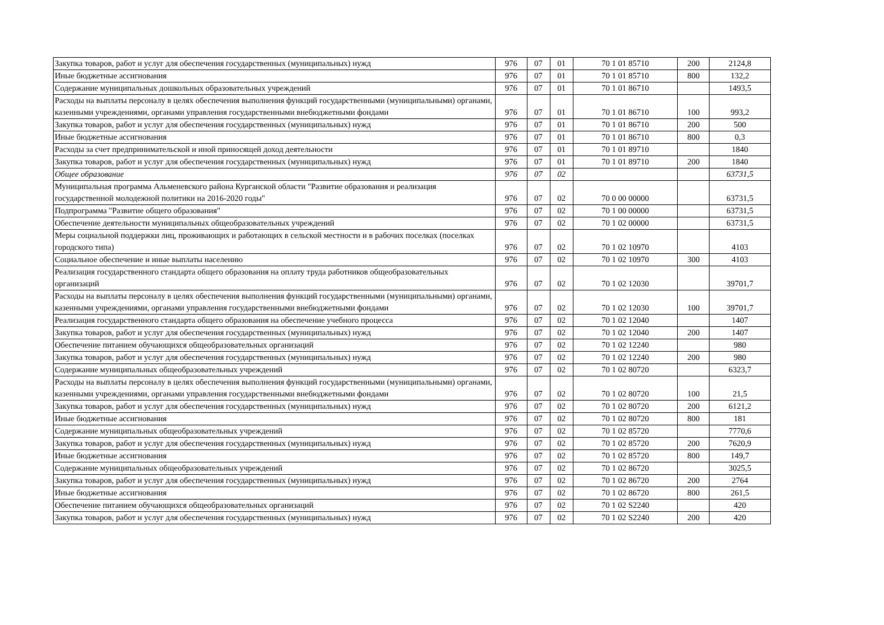| Закупка товаров, работ и услуг для обеспечения государственных (муниципальных) нужд | 976 | 07 | 01 | 70 1 01 85710 | 200 | 2124,8 |
| Иные бюджетные ассигнования | 976 | 07 | 01 | 70 1 01 85710 | 800 | 132,2 |
| Содержание муниципальных дошкольных образовательных учреждений | 976 | 07 | 01 | 70 1 01 86710 | | 1493,5 |
| Расходы на выплаты персоналу в целях обеспечения выполнения функций государственными (муниципальными) органами, казенными учреждениями, органами управления государственными внебюджетными фондами | 976 | 07 | 01 | 70 1 01 86710 | 100 | 993,2 |
| Закупка товаров, работ и услуг для обеспечения государственных (муниципальных) нужд | 976 | 07 | 01 | 70 1 01 86710 | 200 | 500 |
| Иные бюджетные ассигнования | 976 | 07 | 01 | 70 1 01 86710 | 800 | 0,3 |
| Расходы за счет предпринимательской и иной приносящей доход деятельности | 976 | 07 | 01 | 70 1 01 89710 | | 1840 |
| Закупка товаров, работ и услуг для обеспечения государственных (муниципальных) нужд | 976 | 07 | 01 | 70 1 01 89710 | 200 | 1840 |
| Общее образование | 976 | 07 | 02 | | | 63731,5 |
| Муниципальная программа Альменевского района Курганской области "Развитие образования и реализация государственной молодежной политики на 2016-2020 годы" | 976 | 07 | 02 | 70 0 00 00000 | | 63731,5 |
| Подпрограмма "Развитие общего образования" | 976 | 07 | 02 | 70 1 00 00000 | | 63731,5 |
| Обеспечение деятельности муниципальных общеобразовательных учреждений | 976 | 07 | 02 | 70 1 02 00000 | | 63731,5 |
| Меры социальной поддержки лиц, проживающих и работающих в сельской местности и в рабочих поселках (поселках городского типа) | 976 | 07 | 02 | 70 1 02 10970 | | 4103 |
| Социальное обеспечение и иные выплаты населению | 976 | 07 | 02 | 70 1 02 10970 | 300 | 4103 |
| Реализация государственного стандарта общего образования на оплату труда работников общеобразовательных организаций | 976 | 07 | 02 | 70 1 02 12030 | | 39701,7 |
| Расходы на выплаты персоналу в целях обеспечения выполнения функций государственными (муниципальными) органами, казенными учреждениями, органами управления государственными внебюджетными фондами | 976 | 07 | 02 | 70 1 02 12030 | 100 | 39701,7 |
| Реализация государственного стандарта общего образования на обеспечение учебного процесса | 976 | 07 | 02 | 70 1 02 12040 | | 1407 |
| Закупка товаров, работ и услуг для обеспечения государственных (муниципальных) нужд | 976 | 07 | 02 | 70 1 02 12040 | 200 | 1407 |
| Обеспечение питанием обучающихся общеобразовательных организаций | 976 | 07 | 02 | 70 1 02 12240 | | 980 |
| Закупка товаров, работ и услуг для обеспечения государственных (муниципальных) нужд | 976 | 07 | 02 | 70 1 02 12240 | 200 | 980 |
| Содержание муниципальных общеобразовательных учреждений | 976 | 07 | 02 | 70 1 02 80720 | | 6323,7 |
| Расходы на выплаты персоналу в целях обеспечения выполнения функций государственными (муниципальными) органами, казенными учреждениями, органами управления государственными внебюджетными фондами | 976 | 07 | 02 | 70 1 02 80720 | 100 | 21,5 |
| Закупка товаров, работ и услуг для обеспечения государственных (муниципальных) нужд | 976 | 07 | 02 | 70 1 02 80720 | 200 | 6121,2 |
| Иные бюджетные ассигнования | 976 | 07 | 02 | 70 1 02 80720 | 800 | 181 |
| Содержание муниципальных общеобразовательных учреждений | 976 | 07 | 02 | 70 1 02 85720 | | 7770,6 |
| Закупка товаров, работ и услуг для обеспечения государственных (муниципальных) нужд | 976 | 07 | 02 | 70 1 02 85720 | 200 | 7620,9 |
| Иные бюджетные ассигнования | 976 | 07 | 02 | 70 1 02 85720 | 800 | 149,7 |
| Содержание муниципальных общеобразовательных учреждений | 976 | 07 | 02 | 70 1 02 86720 | | 3025,5 |
| Закупка товаров, работ и услуг для обеспечения государственных (муниципальных) нужд | 976 | 07 | 02 | 70 1 02 86720 | 200 | 2764 |
| Иные бюджетные ассигнования | 976 | 07 | 02 | 70 1 02 86720 | 800 | 261,5 |
| Обеспечение питанием обучающихся общеобразовательных организаций | 976 | 07 | 02 | 70 1 02 S2240 | | 420 |
| Закупка товаров, работ и услуг для обеспечения государственных (муниципальных) нужд | 976 | 07 | 02 | 70 1 02 S2240 | 200 | 420 |